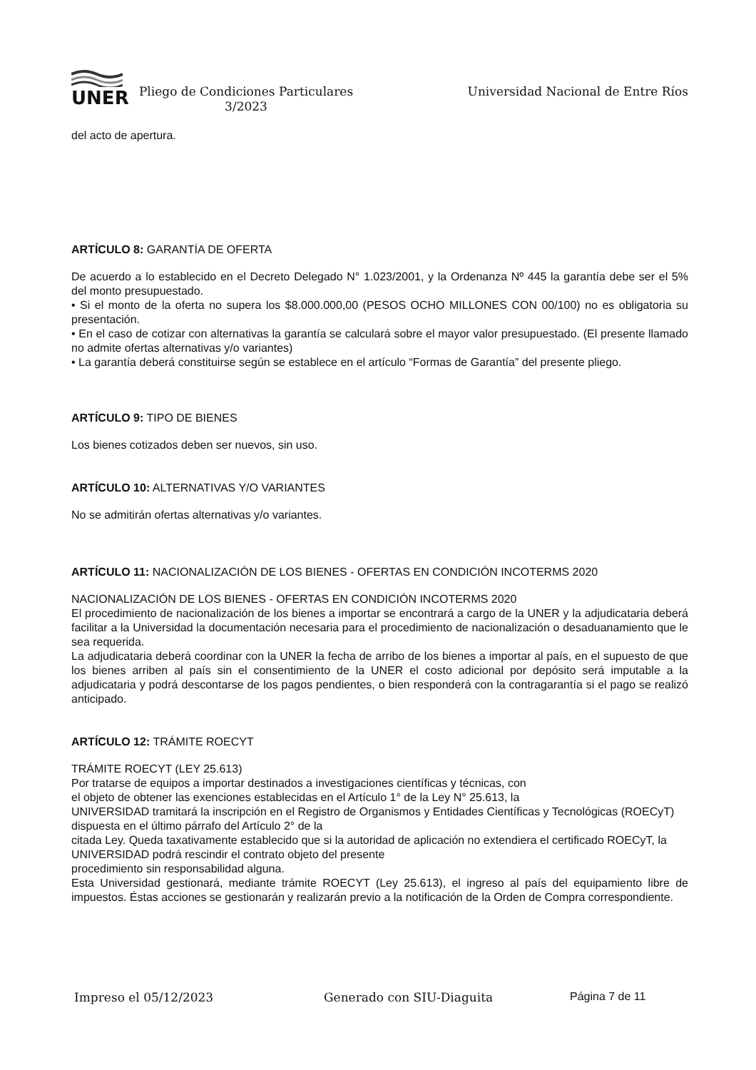UNER
Pliego de Condiciones Particulares
3/2023
Universidad Nacional de Entre Ríos
del acto de apertura.
ARTÍCULO 8: GARANTÍA DE OFERTA
De acuerdo a lo establecido en el Decreto Delegado N° 1.023/2001, y la Ordenanza Nº 445 la garantía debe ser el 5% del monto presupuestado.
• Si el monto de la oferta no supera los $8.000.000,00 (PESOS OCHO MILLONES CON 00/100) no es obligatoria su presentación.
• En el caso de cotizar con alternativas la garantía se calculará sobre el mayor valor presupuestado. (El presente llamado no admite ofertas alternativas y/o variantes)
• La garantía deberá constituirse según se establece en el artículo “Formas de Garantía” del presente pliego.
ARTÍCULO 9: TIPO DE BIENES
Los bienes cotizados deben ser nuevos, sin uso.
ARTÍCULO 10: ALTERNATIVAS Y/O VARIANTES
No se admitirán ofertas alternativas y/o variantes.
ARTÍCULO 11: NACIONALIZACIÓN DE LOS BIENES - OFERTAS EN CONDICIÓN INCOTERMS 2020
NACIONALIZACIÓN DE LOS BIENES - OFERTAS EN CONDICIÓN INCOTERMS 2020
El procedimiento de nacionalización de los bienes a importar se encontrará a cargo de la UNER y la adjudicataria deberá facilitar a la Universidad la documentación necesaria para el procedimiento de nacionalización o desaduanamiento que le sea requerida.
La adjudicataria deberá coordinar con la UNER la fecha de arribo de los bienes a importar al país, en el supuesto de que los bienes arriben al país sin el consentimiento de la UNER el costo adicional por depósito será imputable a la adjudicataria y podrá descontarse de los pagos pendientes, o bien responderá con la contragarantía si el pago se realizó anticipado.
ARTÍCULO 12: TRÁMITE ROECYT
TRÁMITE ROECYT (LEY 25.613)
Por tratarse de equipos a importar destinados a investigaciones científicas y técnicas, con
el objeto de obtener las exenciones establecidas en el Artículo 1° de la Ley N° 25.613, la
UNIVERSIDAD tramitará la inscripción en el Registro de Organismos y Entidades Científicas y Tecnológicas (ROECyT) dispuesta en el último párrafo del Artículo 2° de la
citada Ley. Queda taxativamente establecido que si la autoridad de aplicación no extendiera el certificado ROECyT, la UNIVERSIDAD podrá rescindir el contrato objeto del presente
procedimiento sin responsabilidad alguna.
Esta Universidad gestionará, mediante trámite ROECYT (Ley 25.613), el ingreso al país del equipamiento libre de impuestos. Éstas acciones se gestionarán y realizarán previo a la notificación de la Orden de Compra correspondiente.
Impreso el 05/12/2023 Generado con SIU-Diaguita Página 7 de 11